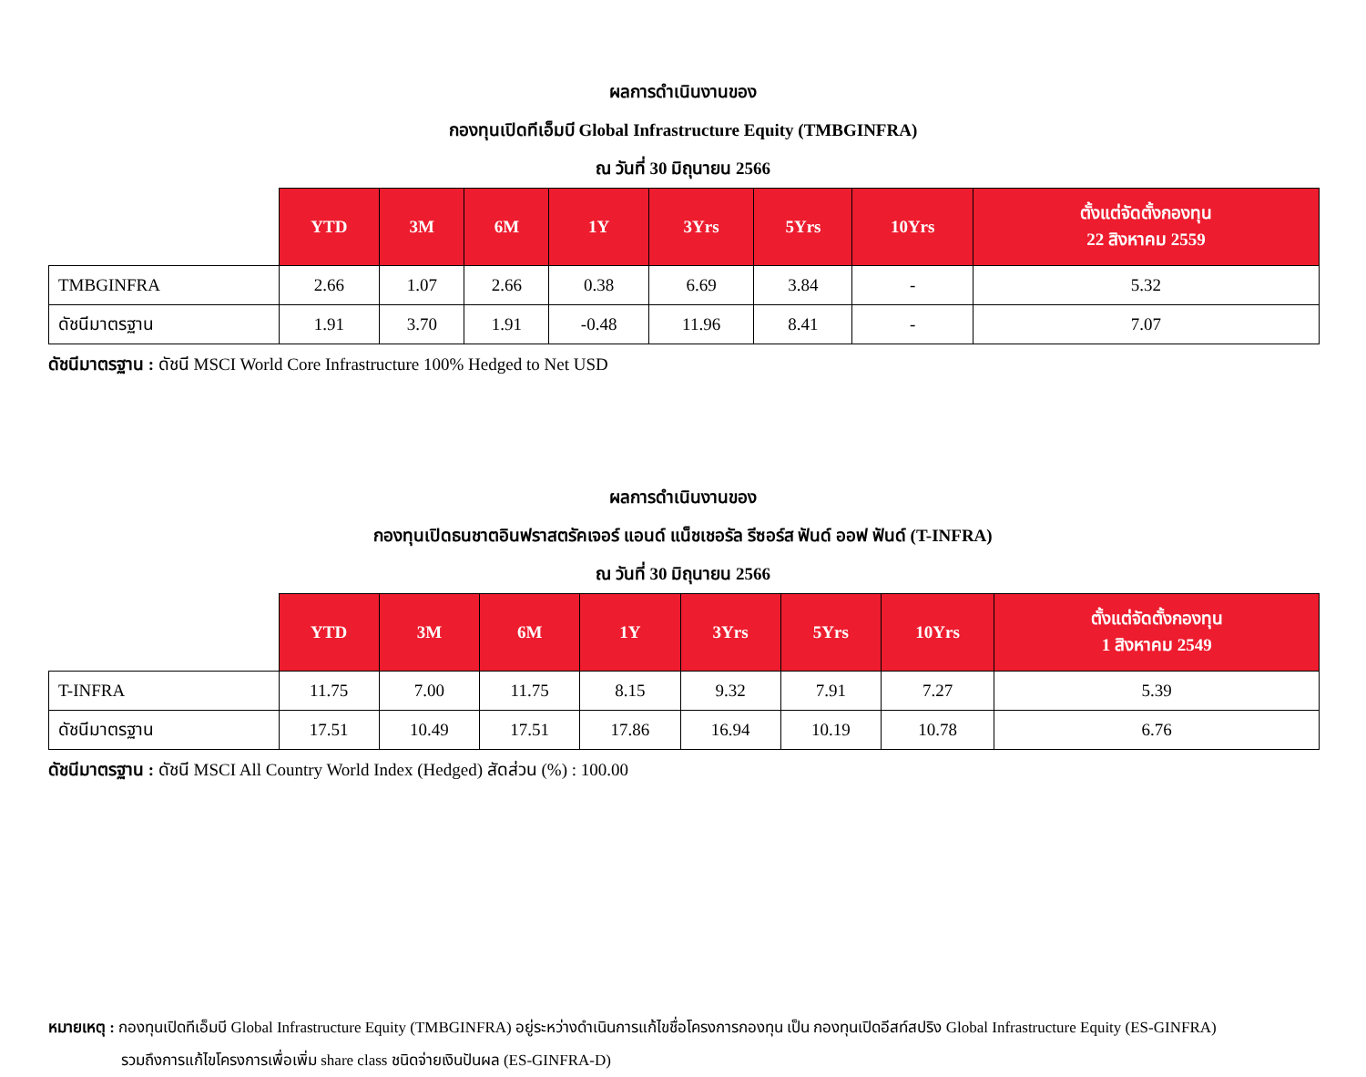ผลการดำเนินงานของ
กองทุนเปิดทีเอ็มบี Global Infrastructure Equity (TMBGINFRA)
ณ วันที่ 30 มิถุนายน 2566
| | YTD | 3M | 6M | 1Y | 3Yrs | 5Yrs | 10Yrs | ตั้งแต่จัดตั้งกองทุน 22 สิงหาคม 2559 |
| --- | --- | --- | --- | --- | --- | --- | --- | --- |
| TMBGINFRA | 2.66 | 1.07 | 2.66 | 0.38 | 6.69 | 3.84 | - | 5.32 |
| ดัชนีมาตรฐาน | 1.91 | 3.70 | 1.91 | -0.48 | 11.96 | 8.41 | - | 7.07 |
ดัชนีมาตรฐาน : ดัชนี MSCI World Core Infrastructure 100% Hedged to Net USD
ผลการดำเนินงานของ
กองทุนเปิดธนชาตอินฟราสตรัคเจอร์ แอนด์ แน็ชเชอรัล รีซอร์ส ฟันด์ ออฟ ฟันด์ (T-INFRA)
ณ วันที่ 30 มิถุนายน 2566
| | YTD | 3M | 6M | 1Y | 3Yrs | 5Yrs | 10Yrs | ตั้งแต่จัดตั้งกองทุน 1 สิงหาคม 2549 |
| --- | --- | --- | --- | --- | --- | --- | --- | --- |
| T-INFRA | 11.75 | 7.00 | 11.75 | 8.15 | 9.32 | 7.91 | 7.27 | 5.39 |
| ดัชนีมาตรฐาน | 17.51 | 10.49 | 17.51 | 17.86 | 16.94 | 10.19 | 10.78 | 6.76 |
ดัชนีมาตรฐาน : ดัชนี MSCI All Country World Index (Hedged) สัดส่วน (%) : 100.00
หมายเหตุ : กองทุนเปิดทีเอ็มบี Global Infrastructure Equity (TMBGINFRA) อยู่ระหว่างดำเนินการแก้ไขชื่อโครงการกองทุน เป็น กองทุนเปิดอีสท์สปริง Global Infrastructure Equity (ES-GINFRA)
รวมถึงการแก้ไขโครงการเพื่อเพิ่ม share class ชนิดจ่ายเงินปันผล (ES-GINFRA-D)